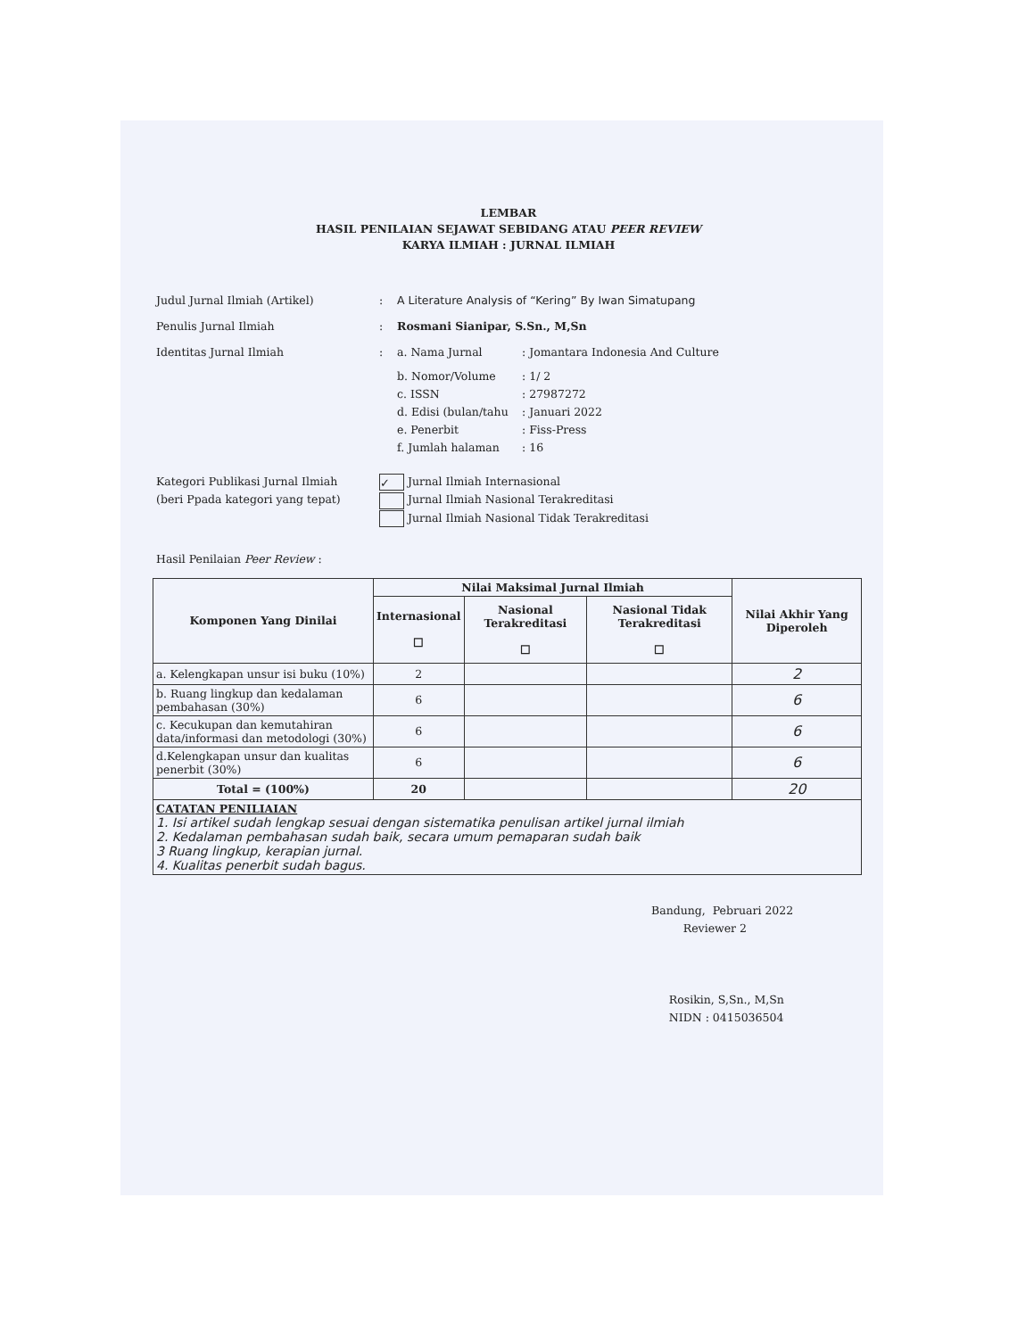LEMBAR
HASIL PENILAIAN SEJAWAT SEBIDANG ATAU PEER REVIEW
KARYA ILMIAH : JURNAL ILMIAH
Judul Jurnal Ilmiah (Artikel) : A Literature Analysis of “Kering” By Iwan Simatupang
Penulis Jurnal Ilmiah : Rosmani Sianipar, S.Sn., M,Sn
Identitas Jurnal Ilmiah : a. Nama Jurnal: Jomantara Indonesia And Culture
b. Nomor/Volume: 1/ 2
c. ISSN: 27987272
d. Edisi (bulan/tahu: Januari 2022
e. Penerbit: Fiss-Press
f. Jumlah halaman: 16
Kategori Publikasi Jurnal Ilmiah
(beri Ppada kategori yang tepat)
✓ Jurnal Ilmiah Internasional
Jurnal Ilmiah Nasional Terakreditasi
Jurnal Ilmiah Nasional Tidak Terakreditasi
Hasil Penilaian Peer Review :
| Komponen Yang Dinilai | Nilai Maksimal Jurnal Ilmiah | | | Nilai Akhir Yang Diperoleh |
| --- | --- | --- | --- | --- |
| | Internasional ☐ | Nasional Terakreditasi ☐ | Nasional Tidak Terakreditasi ☐ | |
| a. Kelengkapan unsur isi buku (10%) | 2 | | | 2 |
| b. Ruang lingkup dan kedalaman pembahasan (30%) | 6 | | | 6 |
| c. Kecukupan dan kemutahiran data/informasi dan metodologi (30%) | 6 | | | 6 |
| d.Kelengkapan unsur dan kualitas penerbit (30%) | 6 | | | 6 |
| Total = (100%) | 20 | | | 20 |
| CATATAN PENILIAIAN 1. Isi artikel sudah lengkap sesuai dengan sistematika penulisan artikel jurnal ilmiah 2. Kedalaman pembahasan sudah baik, secara umum pemaparan sudah baik 3 Ruang lingkup, kerapian jurnal. 4. Kualitas penerbit sudah bagus. | | | | |
Bandung, Pebruari 2022
Reviewer 2
Rosikin, S,Sn., M,Sn
NIDN : 0415036504